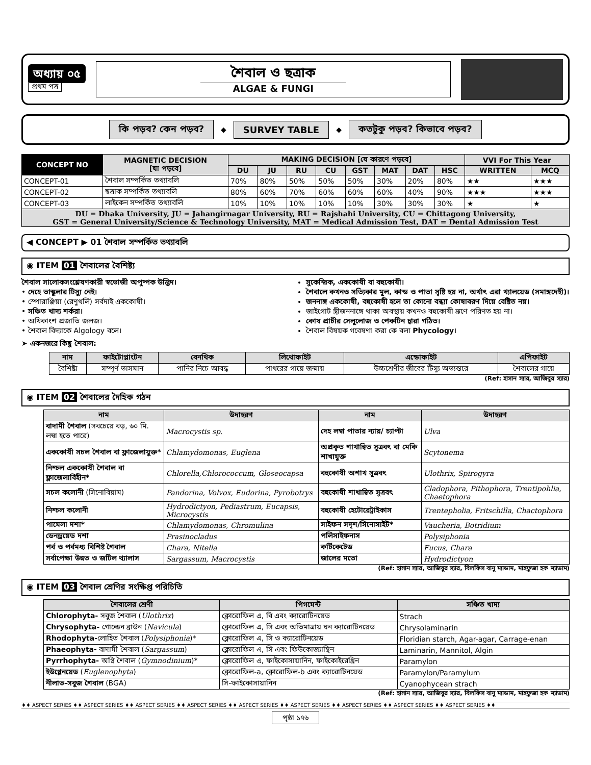অধ্যায় ০৫
প্রথম পত্র
শৈবাল ও ছত্রাক
ALGAE & FUNGI
কি পড়ব? কেন পড়ব? ◆ SURVEY TABLE ◆ কতটুকু পড়ব? কিভাবে পড়ব?
| CONCEPT NO | MAGNETIC DECISION [যা পড়বে] | MAKING DECISION [যে কারণে পড়বে] | | | | | | | | VVI For This Year | |
| --- | --- | --- | --- | --- | --- | --- | --- | --- | --- | --- | --- |
| | | DU | JU | RU | CU | GST | MAT | DAT | HSC | WRITTEN | MCQ |
| CONCEPT-01 | শৈবাল সম্পর্কিত তথ্যাবলি | 70% | 80% | 50% | 50% | 50% | 30% | 20% | 80% | ★★ | ★★★ |
| CONCEPT-02 | ছত্রাক সম্পর্কিত তথ্যাবলি | 80% | 60% | 70% | 60% | 60% | 60% | 40% | 90% | ★★★ | ★★★ |
| CONCEPT-03 | লাইকেন সম্পর্কিত তথ্যাবলি | 10% | 10% | 10% | 10% | 10% | 30% | 30% | 30% | ★ | ★ |
| DU = Dhaka University, JU = Jahangirnagar University, RU = Rajshahi University, CU = Chittagong University, GST = General University/Science & Technology University, MAT = Medical Admission Test, DAT = Dental Admission Test | | | | | | | | | | | |
◀ CONCEPT ▶ 01 শৈবাল সম্পর্কিত তথ্যাবলি
◉ ITEM 01 শৈবালের বৈশিষ্ট্য
শৈবাল সালোকসংশ্লেষণকারী স্বভোজী অপুষ্পক উদ্ভিদ।
• দেহে ভাস্কুলার টিস্যু নেই।
• স্পোরাঞ্জিয়া (রেণুথলি) সর্বদাই এককোষী।
• সঞ্চিত খাদ্য শর্করা।
• অধিকাংশ প্রজাতি জলজ।
• শৈবাল বিদ্যাকে Algology বলে।
সুকেন্দ্রিক, এককোষী বা বহুকোষী।
শৈবালে কখনও সত্যিকার মূল, কান্ড ও পাতা সৃষ্টি হয় না, অর্থাৎ এরা থ্যালয়েড (সমাঙ্গদেহী)।
জননাঙ্গ এককোষী, বহুকোষী হলে তা কোনো বন্ধ্যা কোষাবরণ দিয়ে বেষ্টিত নয়।
জাইগোট স্ত্রীজননাঙ্গে থাকা অবস্থায় কখনও বহুকোষী ভ্রূণে পরিণত হয় না।
কোষ প্রাচীর সেলুলোজ ও পেকটিন দ্বারা গঠিত।
শৈবাল বিষয়ক গবেষণা করা কে বলা Phycology।
➤ একনজরে কিছু শৈবাল:
| নাম | ফাইটোপ্লাংটন | বেনথিক | লিথোফাইট | এন্ডোফাইট | এপিফাইট |
| --- | --- | --- | --- | --- | --- |
| বৈশিষ্ট্য | সম্পূর্ণ ভাসমান | পানির নিচে আবদ্ধ | পাথরের গায়ে জন্মায় | উচ্চশ্রেণীর জীবের টিস্যু অভ্যন্তরে | শৈবালের গায়ে |
(Ref: হাসান স্যার, আজিবুর স্যার)
◉ ITEM 02 শৈবালের দৈহিক গঠন
| নাম | উদাহরণ | নাম | উদাহরণ |
| --- | --- | --- | --- |
| বাদামী শৈবাল (সবচেয়ে বড়, ৬০ মি. লম্বা হতে পারে) | Macrocystis sp. | দেহ লম্বা পাতার ন্যায়/ চ্যাপ্টা | Ulva |
| এককোষী সচল শৈবাল বা ফ্লাজেলাযুক্ত* | Chlamydomonas, Euglena | অপ্রকৃত শাখান্বিত সূত্রবৎ বা মেকি শাখাযুক্ত | Scytonema |
| নিশ্চল এককোষী শৈবাল বা ফ্লাজেলাবিহীন* | Chlorella,Chlorococcum, Gloseocapsa | বহুকোষী অশাখ সূত্রবৎ | Ulothrix, Spirogyra |
| সচল কলোনী (সিনোবিয়াম) | Pandorina, Volvox, Eudorina, Pyrobotrys | বহুকোষী শাখান্বিত সূত্রবৎ | Cladophora, Pithophora, Trentipohlia, Chaetophora |
| নিশ্চল কলোনী | Hydrodictyon, Pediastrum, Eucapsis, Microcystis | বহুকোষী হেটোরেট্রাইকাস | Trentepholia, Fritschilla, Chactophora |
| পামেলা দশা* | Chlamydomonas, Chromulina | সাইফন সদৃশ/সিনোসাইট* | Vaucheria, Botridium |
| ডেনড্রয়েড দশা | Prasinocladus | পলিসাইফনাস | Polysiphonia |
| পর্ব ও পর্বমধ্য বিশিষ্ট শৈবাল | Chara, Nitella | কর্টিকেটেড | Fucus, Chara |
| সর্বাপেক্ষা উন্নত ও জটিল থ্যালাস | Sargassum, Macrocystis | জালের মতো | Hydrodictyon |
(Ref: হাসান স্যার, আজিবুর স্যার, বিলকিস বানু ম্যাডাম, মাহফুজা হক ম্যাডাম)
◉ ITEM 03 শৈবাল শ্রেণির সংক্ষিপ্ত পরিচিতি
| শৈবালের শ্রেণী | পিগমেন্ট | সঞ্চিত খাদ্য |
| --- | --- | --- |
| Chlorophyta- সবুজ শৈবাল ( Ulothrix ) | ক্লোরোফিল এ, বি এবং ক্যারোটিনয়েড | Strach |
| Chrysophyta- গোল্ডেন ব্রাউন ( Navicula ) | ক্লোরোফিল এ, সি এবং অতিমাত্রায় ঘন ক্যারোটিনয়েড | Chrysolaminarin |
| Rhodophyta- লোহিত শৈবাল ( Polysiphonia )* | ক্লোরোফিল এ, সি ও ক্যারোটিনয়েড | Floridian starch, Agar-agar, Carrage-enan |
| Phaeophyta- বাদামী শৈবাল ( Sargassum ) | ক্লোরোফিল এ, সি এবং ফিউকোজ্যান্থিন | Laminarin, Mannitol, Algin |
| Pyrrhophyta- অগ্নি শৈবাল ( Gymnodinium )* | ক্লোরোফিল এ, ফাইকোসায়ানিন, ফাইকোইরেথ্রিন | Paramylon |
| ইউগ্লেনয়েড ( Euglenophyta ) | ক্লোরোফিল-a, ক্লোরোফিল-b এবং ক্যারোটিনয়েড | Paramylon/Paramylum |
| নীলাভ-সবুজ শৈবাল (BGA) | সি-ফাইকোসায়ানিন | Cyanophycean strach |
(Ref: হাসান স্যার, আজিবুর স্যার, বিলকিস বানু ম্যাডাম, মাহফুজা হক ম্যাডাম)
♦♦ ASPECT SERIES ♦♦ ASPECT SERIES ♦♦ ASPECT SERIES ♦♦ ASPECT SERIES ♦♦ ASPECT SERIES ♦♦ ASPECT SERIES ♦♦ ASPECT SERIES ♦♦ ASPECT SERIES ♦♦ ASPECT SERIES ♦♦
পৃষ্ঠা ১৭৬